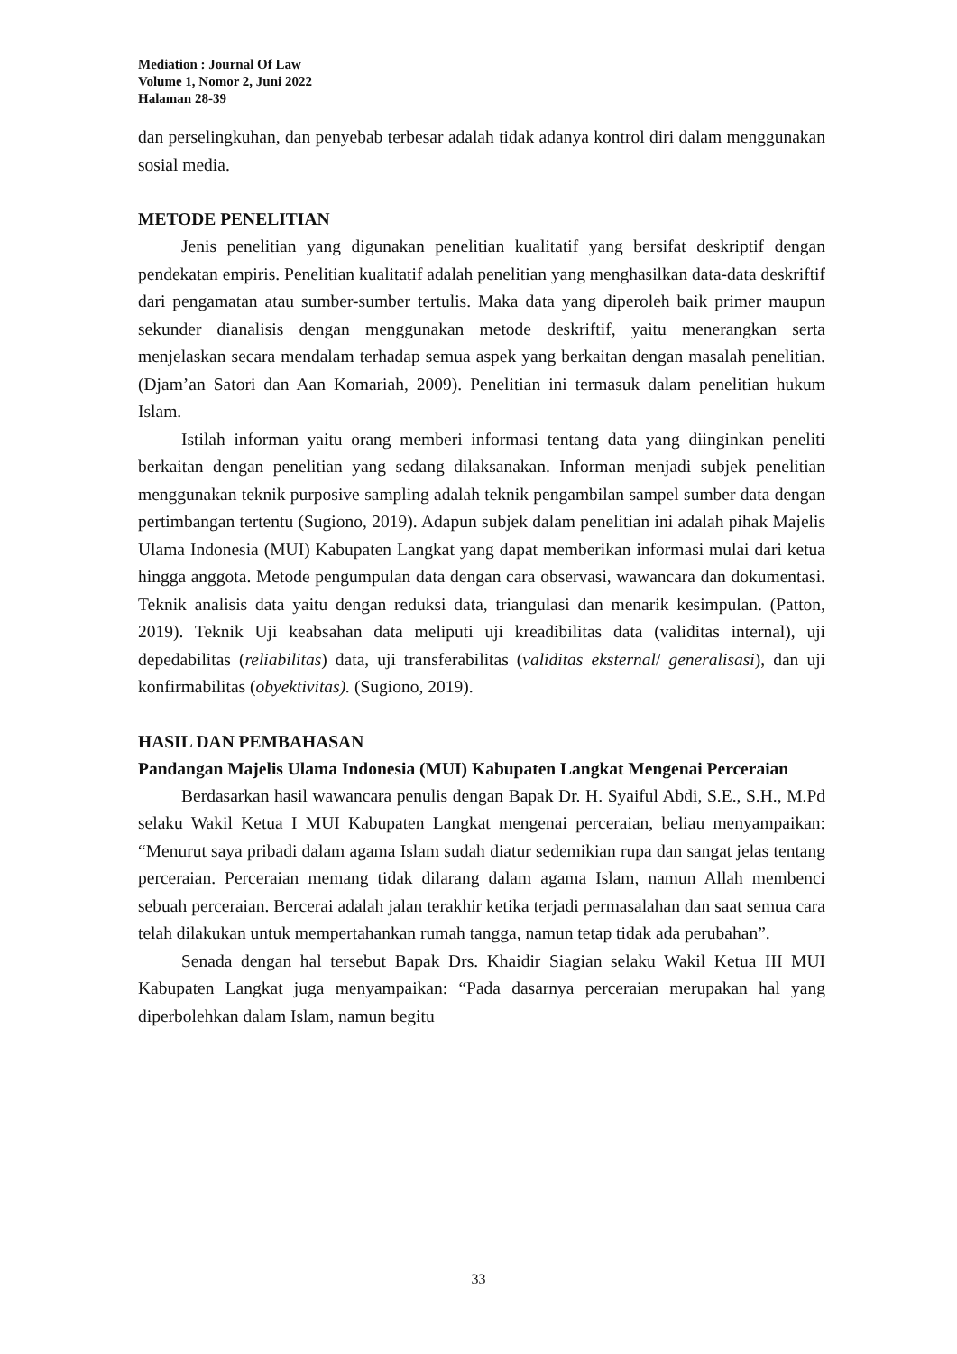Mediation : Journal Of Law
Volume 1, Nomor 2, Juni 2022
Halaman 28-39
dan perselingkuhan, dan penyebab terbesar adalah tidak adanya kontrol diri dalam menggunakan sosial media.
METODE PENELITIAN
Jenis penelitian yang digunakan penelitian kualitatif yang bersifat deskriptif dengan pendekatan empiris. Penelitian kualitatif adalah penelitian yang menghasilkan data-data deskriftif dari pengamatan atau sumber-sumber tertulis. Maka data yang diperoleh baik primer maupun sekunder dianalisis dengan menggunakan metode deskriftif, yaitu menerangkan serta menjelaskan secara mendalam terhadap semua aspek yang berkaitan dengan masalah penelitian. (Djam’an Satori dan Aan Komariah, 2009). Penelitian ini termasuk dalam penelitian hukum Islam.
Istilah informan yaitu orang memberi informasi tentang data yang diinginkan peneliti berkaitan dengan penelitian yang sedang dilaksanakan. Informan menjadi subjek penelitian menggunakan teknik purposive sampling adalah teknik pengambilan sampel sumber data dengan pertimbangan tertentu (Sugiono, 2019). Adapun subjek dalam penelitian ini adalah pihak Majelis Ulama Indonesia (MUI) Kabupaten Langkat yang dapat memberikan informasi mulai dari ketua hingga anggota. Metode pengumpulan data dengan cara observasi, wawancara dan dokumentasi. Teknik analisis data yaitu dengan reduksi data, triangulasi dan menarik kesimpulan. (Patton, 2019). Teknik Uji keabsahan data meliputi uji kreadibilitas data (validitas internal), uji depedabilitas (reliabilitas) data, uji transferabilitas (validitas eksternal/ generalisasi), dan uji konfirmabilitas (obyektivitas). (Sugiono, 2019).
HASIL DAN PEMBAHASAN
Pandangan Majelis Ulama Indonesia (MUI) Kabupaten Langkat Mengenai Perceraian
Berdasarkan hasil wawancara penulis dengan Bapak Dr. H. Syaiful Abdi, S.E., S.H., M.Pd selaku Wakil Ketua I MUI Kabupaten Langkat mengenai perceraian, beliau menyampaikan: “Menurut saya pribadi dalam agama Islam sudah diatur sedemikian rupa dan sangat jelas tentang perceraian. Perceraian memang tidak dilarang dalam agama Islam, namun Allah membenci sebuah perceraian. Bercerai adalah jalan terakhir ketika terjadi permasalahan dan saat semua cara telah dilakukan untuk mempertahankan rumah tangga, namun tetap tidak ada perubahan”.
Senada dengan hal tersebut Bapak Drs. Khaidir Siagian selaku Wakil Ketua III MUI Kabupaten Langkat juga menyampaikan: “Pada dasarnya perceraian merupakan hal yang diperbolehkan dalam Islam, namun begitu
33